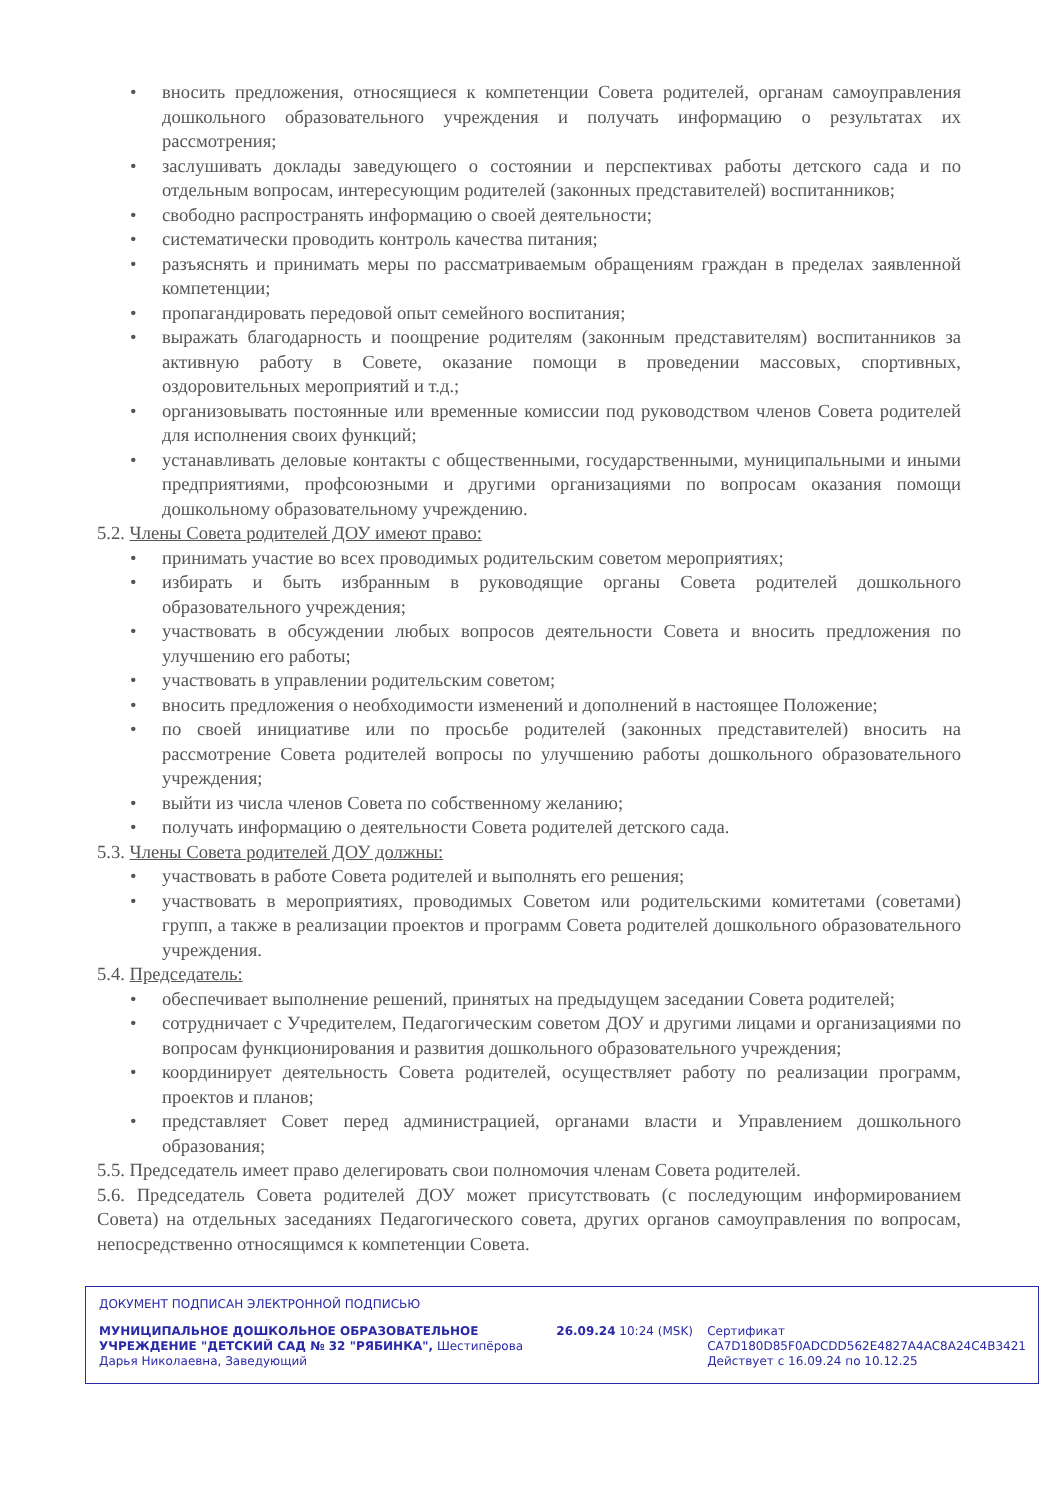• вносить предложения, относящиеся к компетенции Совета родителей, органам самоуправления дошкольного образовательного учреждения и получать информацию о результатах их рассмотрения;
• заслушивать доклады заведующего о состоянии и перспективах работы детского сада и по отдельным вопросам, интересующим родителей (законных представителей) воспитанников;
• свободно распространять информацию о своей деятельности;
• систематически проводить контроль качества питания;
• разъяснять и принимать меры по рассматриваемым обращениям граждан в пределах заявленной компетенции;
• пропагандировать передовой опыт семейного воспитания;
• выражать благодарность и поощрение родителям (законным представителям) воспитанников за активную работу в Совете, оказание помощи в проведении массовых, спортивных, оздоровительных мероприятий и т.д.;
• организовывать постоянные или временные комиссии под руководством членов Совета родителей для исполнения своих функций;
• устанавливать деловые контакты с общественными, государственными, муниципальными и иными предприятиями, профсоюзными и другими организациями по вопросам оказания помощи дошкольному образовательному учреждению.
5.2. Члены Совета родителей ДОУ имеют право:
• принимать участие во всех проводимых родительским советом мероприятиях;
• избирать и быть избранным в руководящие органы Совета родителей дошкольного образовательного учреждения;
• участвовать в обсуждении любых вопросов деятельности Совета и вносить предложения по улучшению его работы;
• участвовать в управлении родительским советом;
• вносить предложения о необходимости изменений и дополнений в настоящее Положение;
• по своей инициативе или по просьбе родителей (законных представителей) вносить на рассмотрение Совета родителей вопросы по улучшению работы дошкольного образовательного учреждения;
• выйти из числа членов Совета по собственному желанию;
• получать информацию о деятельности Совета родителей детского сада.
5.3. Члены Совета родителей ДОУ должны:
• участвовать в работе Совета родителей и выполнять его решения;
• участвовать в мероприятиях, проводимых Советом или родительскими комитетами (советами) групп, а также в реализации проектов и программ Совета родителей дошкольного образовательного учреждения.
5.4. Председатель:
• обеспечивает выполнение решений, принятых на предыдущем заседании Совета родителей;
• сотрудничает с Учредителем, Педагогическим советом ДОУ и другими лицами и организациями по вопросам функционирования и развития дошкольного образовательного учреждения;
• координирует деятельность Совета родителей, осуществляет работу по реализации программ, проектов и планов;
• представляет Совет перед администрацией, органами власти и Управлением дошкольного образования;
5.5. Председатель имеет право делегировать свои полномочия членам Совета родителей.
5.6. Председатель Совета родителей ДОУ может присутствовать (с последующим информированием Совета) на отдельных заседаниях Педагогического совета, других органов самоуправления по вопросам, непосредственно относящимся к компетенции Совета.
ДОКУМЕНТ ПОДПИСАН ЭЛЕКТРОННОЙ ПОДПИСЬЮ
МУНИЦИПАЛЬНОЕ ДОШКОЛЬНОЕ ОБРАЗОВАТЕЛЬНОЕ УЧРЕЖДЕНИЕ "ДЕТСКИЙ САД № 32 "РЯБИНКА", Шестипёрова Дарья Николаевна, Заведующий
26.09.24 10:24 (MSK) Сертификат
CA7D180D85F0ADCDD562E4827A4AC8A24C4B3421
Действует с 16.09.24 по 10.12.25